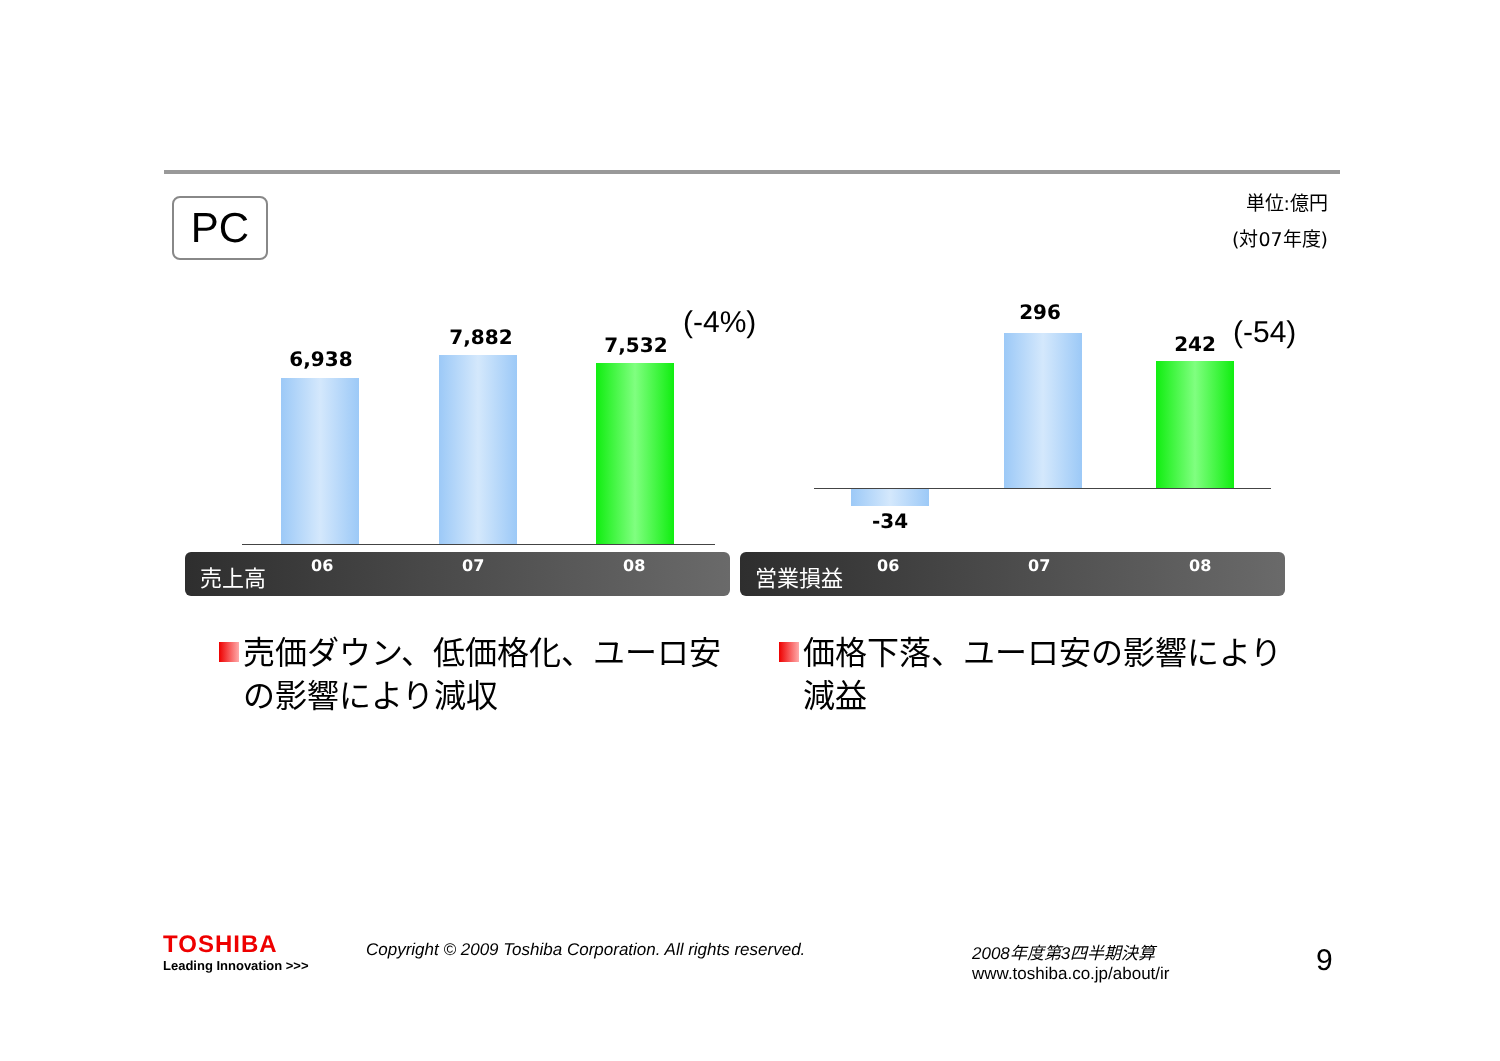PC
単位:億円
(対07年度)
6,938
7,882 7,532
(-4%)
売上高 06 07 08
296
242 (-54)
-34
営業損益 06 07 08
売価ダウン、低価格化、ユーロ安の影響により減収
価格下落、ユーロ安の影響により減益
TOSHIBA
Leading Innovation >>>
Copyright © 2009 Toshiba Corporation. All rights reserved.
2008年度第3四半期決算
www.toshiba.co.jp/about/ir
9